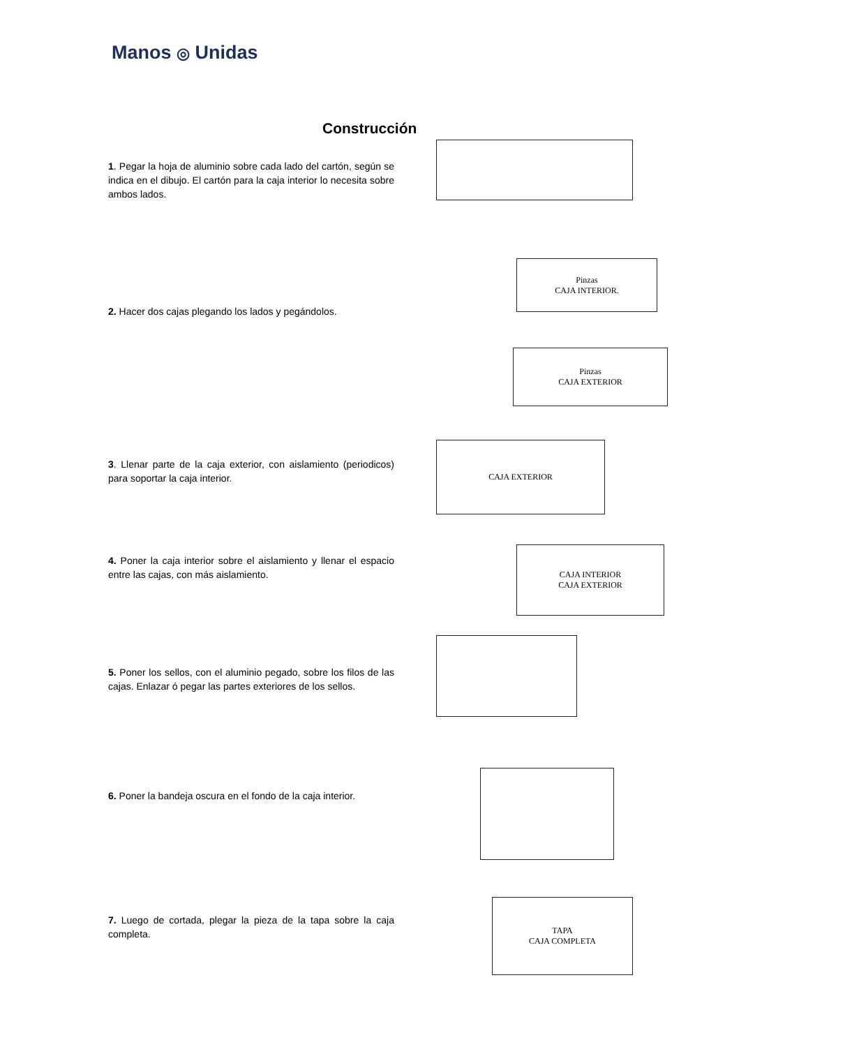Manos ◎ Unidas
Construcción
1. Pegar la hoja de aluminio sobre cada lado del cartón, según se indica en el dibujo. El cartón para la caja interior lo necesita sobre ambos lados.
2. Hacer dos cajas plegando los lados y pegándolos.
3. Llenar parte de la caja exterior, con aislamiento (periodicos) para soportar la caja interior.
4. Poner la caja interior sobre el aislamiento y llenar el espacio entre las cajas, con más aislamiento.
5. Poner los sellos, con el aluminio pegado, sobre los filos de las cajas. Enlazar ó pegar las partes exteriores de los sellos.
6. Poner la bandeja oscura en el fondo de la caja interior.
7. Luego de cortada, plegar la pieza de la tapa sobre la caja completa.
Pinzas
CAJA INTERIOR.
Pinzas
CAJA EXTERIOR
CAJA EXTERIOR
CAJA INTERIOR
CAJA EXTERIOR
TAPA
CAJA COMPLETA